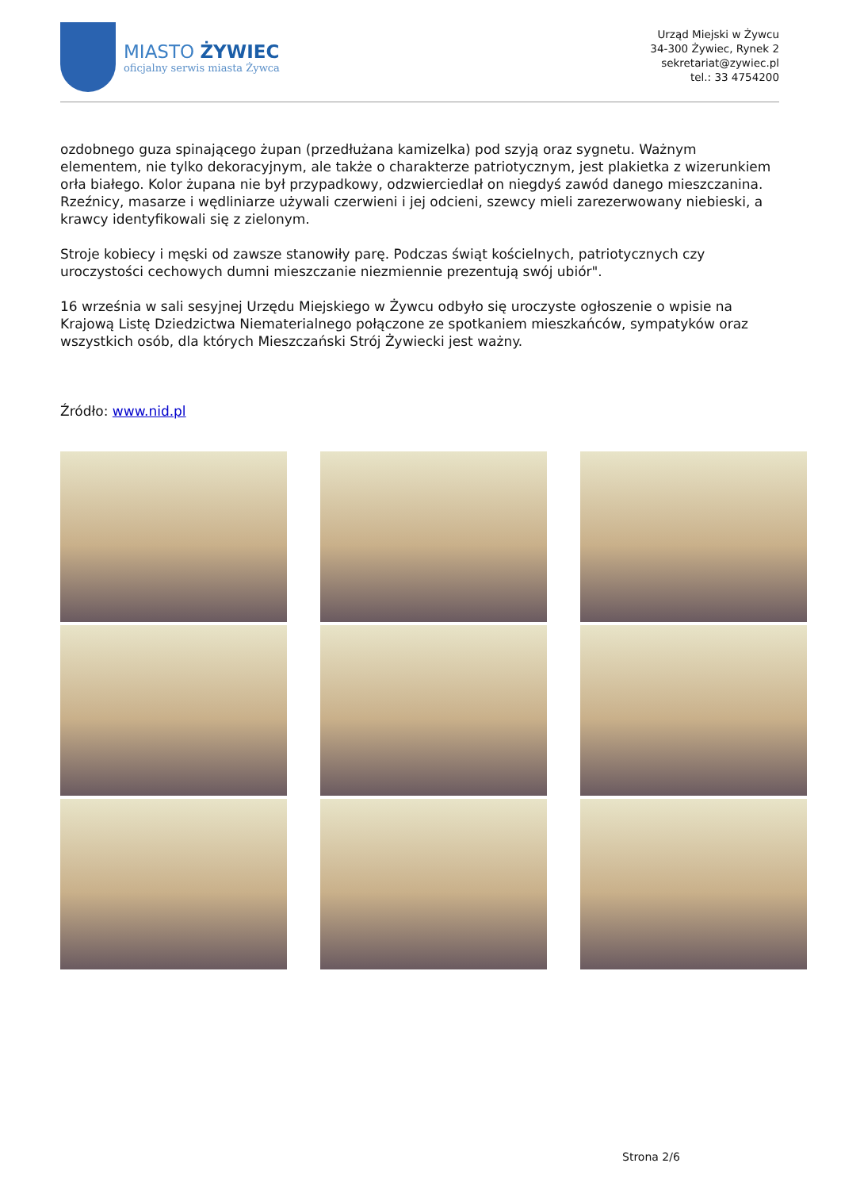MIASTO ŻYWIEC
oficjalny serwis miasta Żywca
Urząd Miejski w Żywcu
34-300 Żywiec, Rynek 2
sekretariat@zywiec.pl
tel.: 33 4754200
ozdobnego guza spinającego żupan (przedłużana kamizelka) pod szyją oraz sygnetu. Ważnym elementem, nie tylko dekoracyjnym, ale także o charakterze patriotycznym, jest plakietka z wizerunkiem orła białego. Kolor żupana nie był przypadkowy, odzwierciedlał on niegdyś zawód danego mieszczanina. Rzeźnicy, masarze i wędliniarze używali czerwieni i jej odcieni, szewcy mieli zarezerwowany niebieski, a krawcy identyfikowali się z zielonym.
Stroje kobiecy i męski od zawsze stanowiły parę. Podczas świąt kościelnych, patriotycznych czy uroczystości cechowych dumni mieszczanie niezmiennie prezentują swój ubiór".
16 września w sali sesyjnej Urzędu Miejskiego w Żywcu odbyło się uroczyste ogłoszenie o wpisie na Krajową Listę Dziedzictwa Niematerialnego połączone ze spotkaniem mieszkańców, sympatyków oraz wszystkich osób, dla których Mieszczański Strój Żywiecki jest ważny.
Źródło: www.nid.pl
Strona 2/6